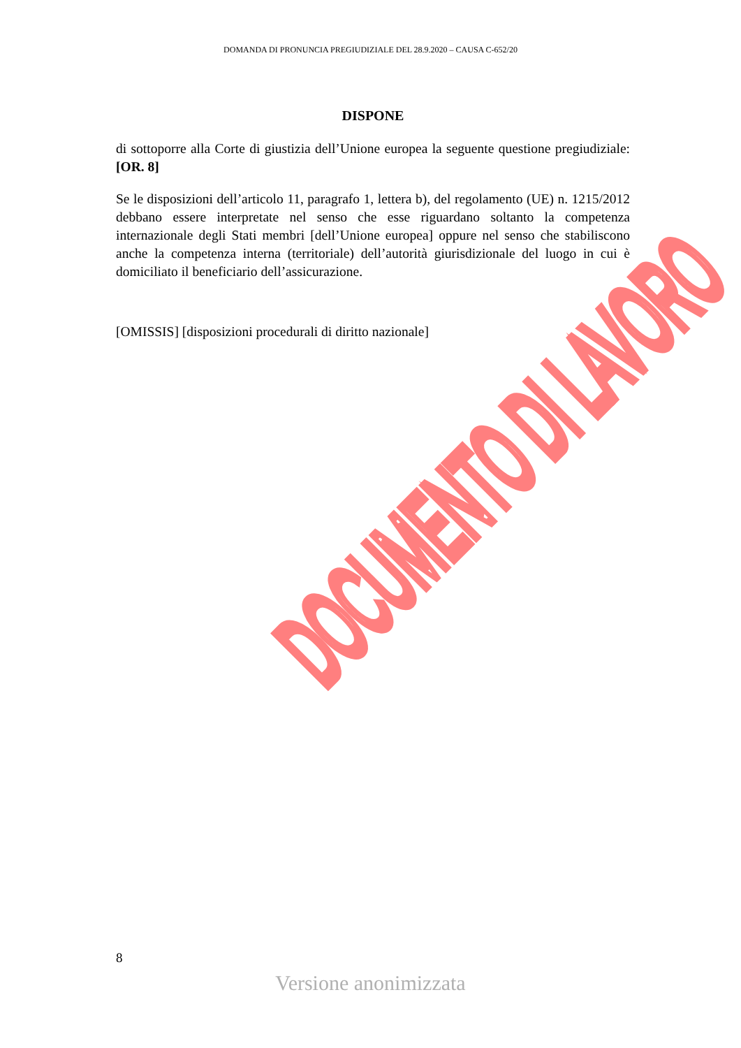DOMANDA DI PRONUNCIA PREGIUDIZIALE DEL 28.9.2020 – CAUSA C-652/20
DISPONE
di sottoporre alla Corte di giustizia dell’Unione europea la seguente questione pregiudiziale: [OR. 8]
Se le disposizioni dell’articolo 11, paragrafo 1, lettera b), del regolamento (UE) n. 1215/2012 debbano essere interpretate nel senso che esse riguardano soltanto la competenza internazionale degli Stati membri [dell’Unione europea] oppure nel senso che stabiliscono anche la competenza interna (territoriale) dell’autorità giurisdizionale del luogo in cui è domiciliato il beneficiario dell’assicurazione.
[OMISSIS] [disposizioni procedurali di diritto nazionale]
DOCUMENTO DI LAVORO
8
Versione anonimizzata